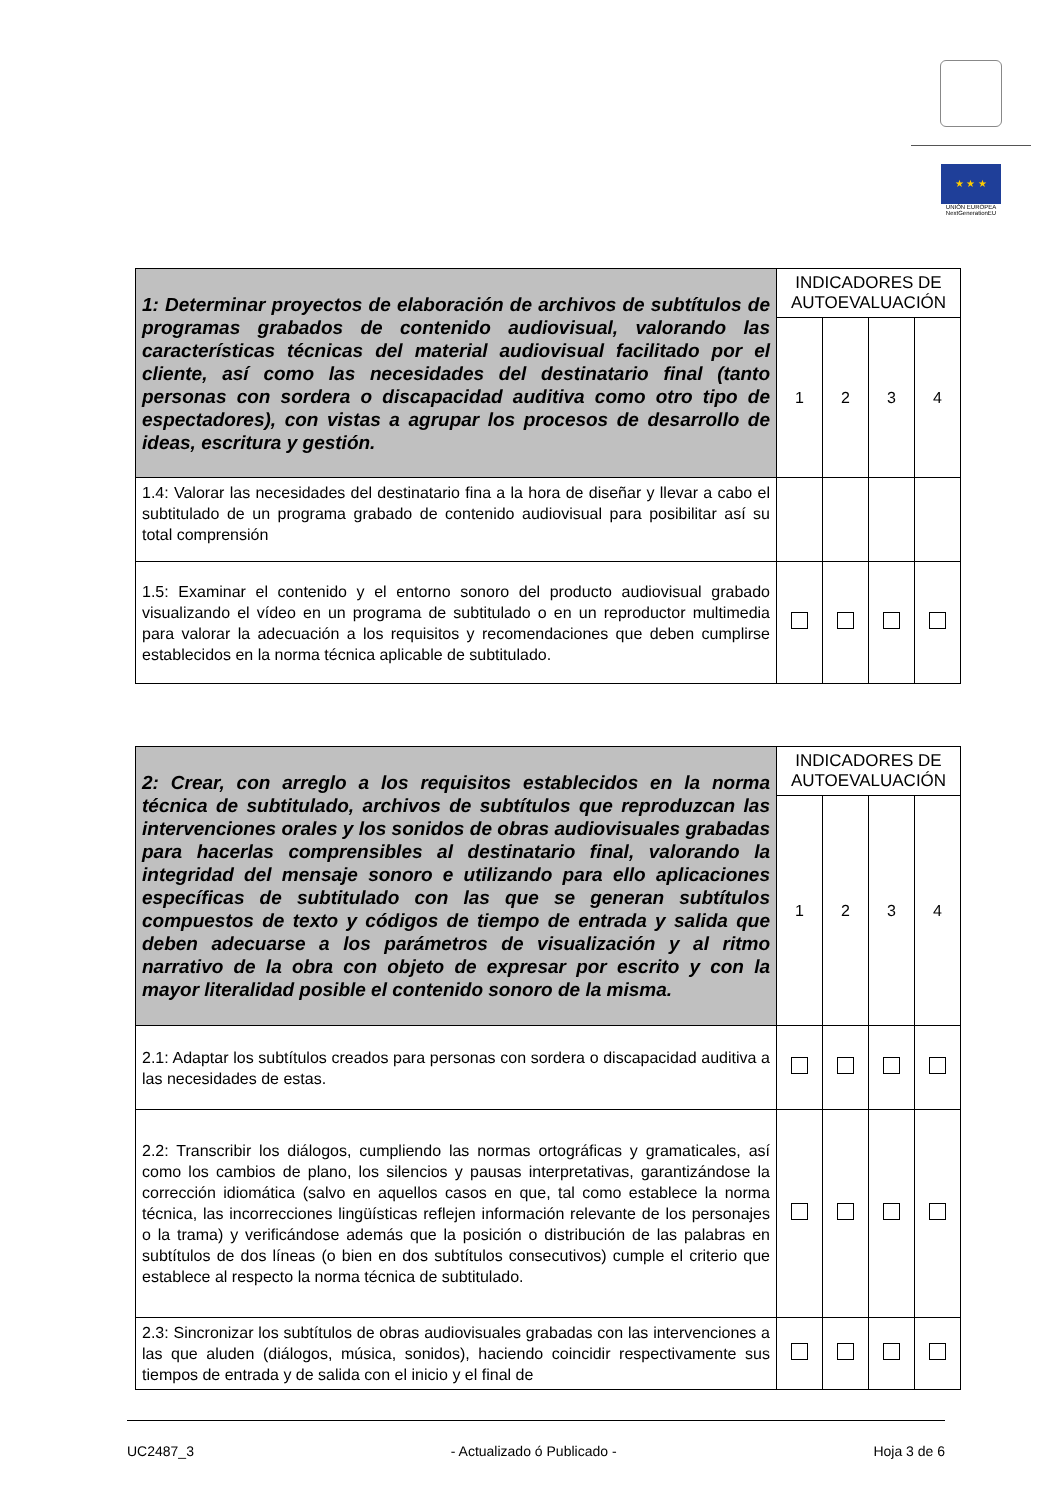★ ★ ★
UNIÓN EUROPEA
NextGenerationEU
| 1: Determinar proyectos de elaboración de archivos de subtítulos de programas grabados de contenido audiovisual, valorando las características técnicas del material audiovisual facilitado por el cliente, así como las necesidades del destinatario final (tanto personas con sordera o discapacidad auditiva como otro tipo de espectadores), con vistas a agrupar los procesos de desarrollo de ideas, escritura y gestión. | INDICADORES DE AUTOEVALUACIÓN | | | |
| | 1 | 2 | 3 | 4 |
| 1.4: Valorar las necesidades del destinatario fina a la hora de diseñar y llevar a cabo el subtitulado de un programa grabado de contenido audiovisual para posibilitar así su total comprensión | | | | |
| 1.5: Examinar el contenido y el entorno sonoro del producto audiovisual grabado visualizando el vídeo en un programa de subtitulado o en un reproductor multimedia para valorar la adecuación a los requisitos y recomendaciones que deben cumplirse establecidos en la norma técnica aplicable de subtitulado. | | | | |
| 2: Crear, con arreglo a los requisitos establecidos en la norma técnica de subtitulado, archivos de subtítulos que reproduzcan las intervenciones orales y los sonidos de obras audiovisuales grabadas para hacerlas comprensibles al destinatario final, valorando la integridad del mensaje sonoro e utilizando para ello aplicaciones específicas de subtitulado con las que se generan subtítulos compuestos de texto y códigos de tiempo de entrada y salida que deben adecuarse a los parámetros de visualización y al ritmo narrativo de la obra con objeto de expresar por escrito y con la mayor literalidad posible el contenido sonoro de la misma. | INDICADORES DE AUTOEVALUACIÓN | | | |
| | 1 | 2 | 3 | 4 |
| 2.1: Adaptar los subtítulos creados para personas con sordera o discapacidad auditiva a las necesidades de estas. | | | | |
| 2.2: Transcribir los diálogos, cumpliendo las normas ortográficas y gramaticales, así como los cambios de plano, los silencios y pausas interpretativas, garantizándose la corrección idiomática (salvo en aquellos casos en que, tal como establece la norma técnica, las incorrecciones lingüísticas reflejen información relevante de los personajes o la trama) y verificándose además que la posición o distribución de las palabras en subtítulos de dos líneas (o bien en dos subtítulos consecutivos) cumple el criterio que establece al respecto la norma técnica de subtitulado. | | | | |
| 2.3: Sincronizar los subtítulos de obras audiovisuales grabadas con las intervenciones a las que aluden (diálogos, música, sonidos), haciendo coincidir respectivamente sus tiempos de entrada y de salida con el inicio y el final de | | | | |
UC2487_3 - Actualizado ó Publicado - Hoja 3 de 6